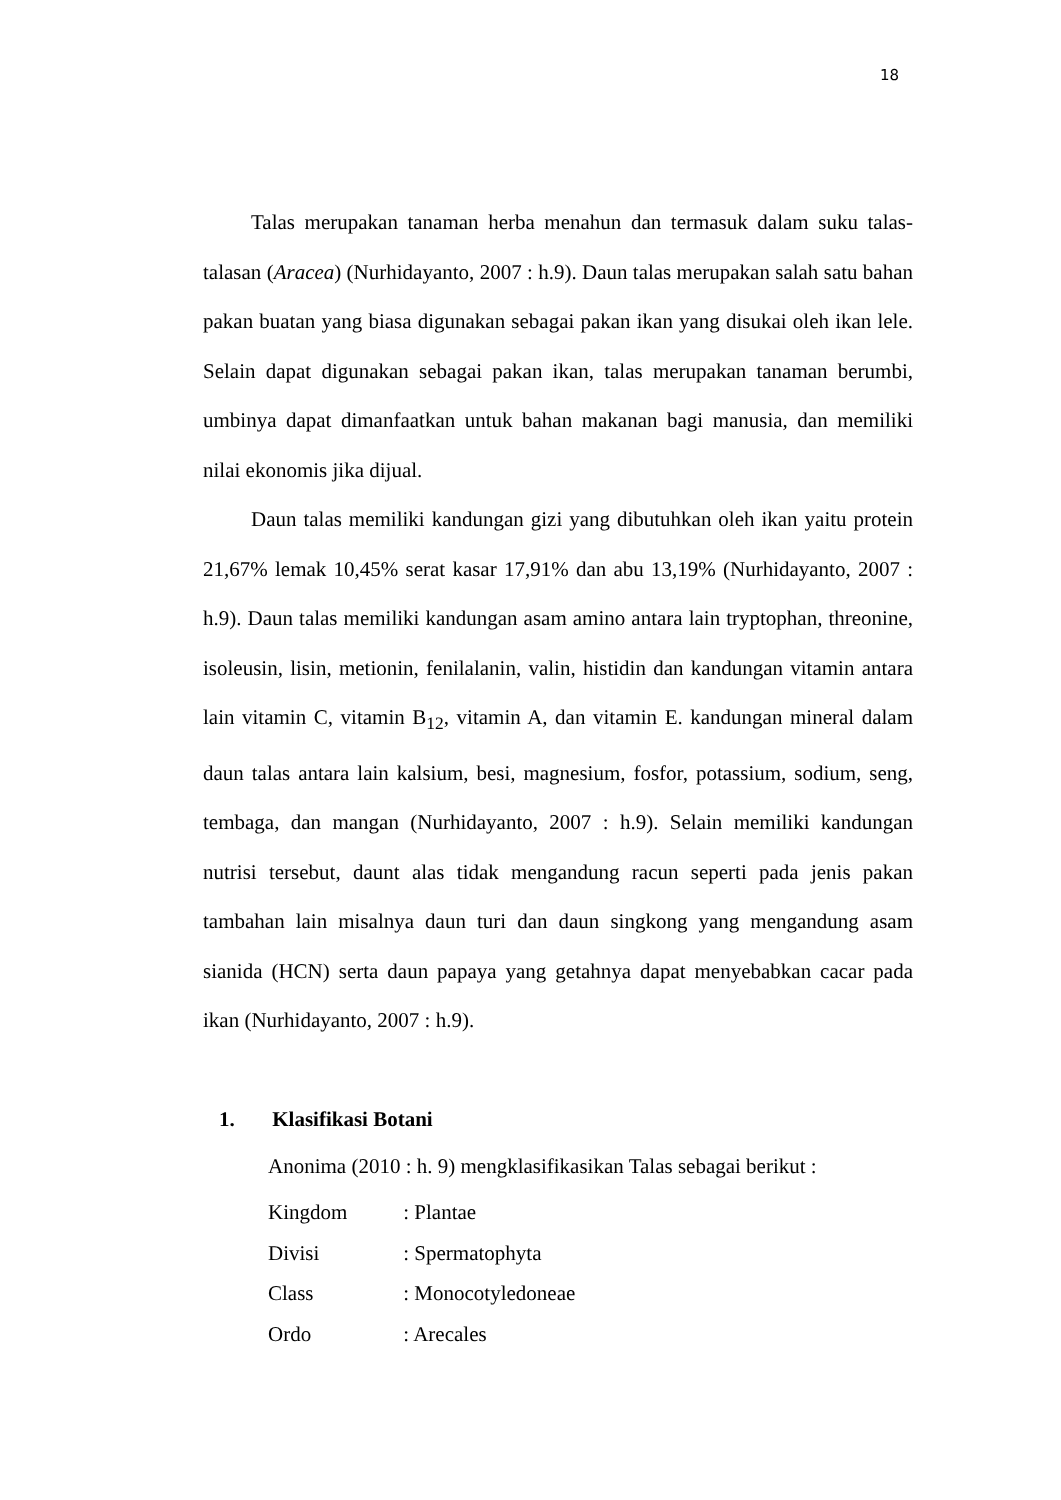18
Talas merupakan tanaman herba menahun dan termasuk dalam suku talas-talasan (Aracea) (Nurhidayanto, 2007 : h.9). Daun talas merupakan salah satu bahan pakan buatan yang biasa digunakan sebagai pakan ikan yang disukai oleh ikan lele. Selain dapat digunakan sebagai pakan ikan, talas merupakan tanaman berumbi, umbinya dapat dimanfaatkan untuk bahan makanan bagi manusia, dan memiliki nilai ekonomis jika dijual.
Daun talas memiliki kandungan gizi yang dibutuhkan oleh ikan yaitu protein 21,67% lemak 10,45% serat kasar 17,91% dan abu 13,19% (Nurhidayanto, 2007 : h.9). Daun talas memiliki kandungan asam amino antara lain tryptophan, threonine, isoleusin, lisin, metionin, fenilalanin, valin, histidin dan kandungan vitamin antara lain vitamin C, vitamin B<sub>12</sub>, vitamin A, dan vitamin E. kandungan mineral dalam daun talas antara lain kalsium, besi, magnesium, fosfor, potassium, sodium, seng, tembaga, dan mangan (Nurhidayanto, 2007 : h.9). Selain memiliki kandungan nutrisi tersebut, daunt alas tidak mengandung racun seperti pada jenis pakan tambahan lain misalnya daun turi dan daun singkong yang mengandung asam sianida (HCN) serta daun papaya yang getahnya dapat menyebabkan cacar pada ikan (Nurhidayanto, 2007 : h.9).
1. Klasifikasi Botani
Anonima (2010 : h. 9) mengklasifikasikan Talas sebagai berikut :
Kingdom : Plantae
Divisi : Spermatophyta
Class : Monocotyledoneae
Ordo : Arecales